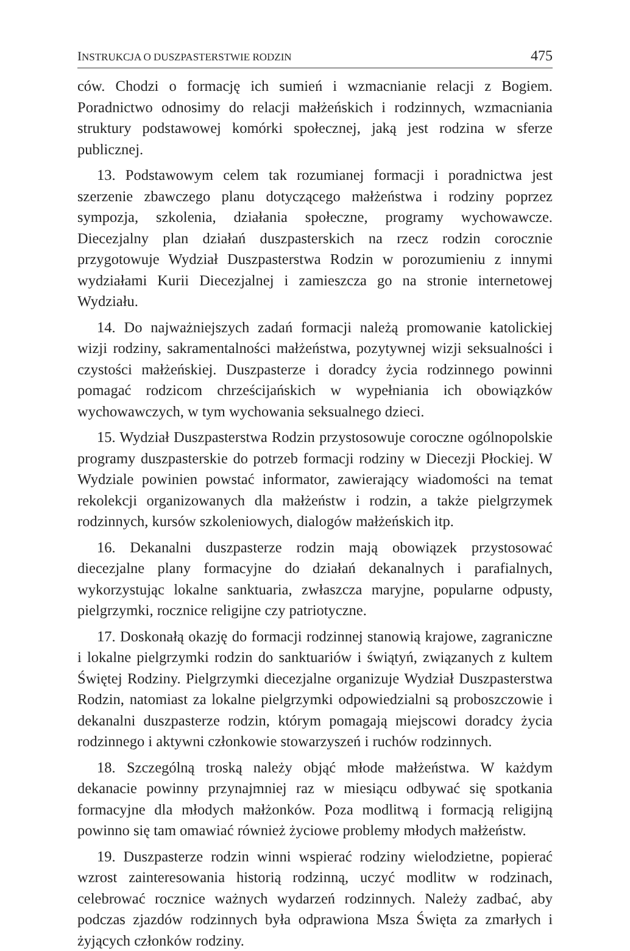INSTRUKCJA O DUSZPASTERSTWIE RODZIN 475
ców. Chodzi o formację ich sumień i wzmacnianie relacji z Bogiem. Poradnictwo odnosimy do relacji małżeńskich i rodzinnych, wzmacniania struktury podstawowej komórki społecznej, jaką jest rodzina w sferze publicznej.
13. Podstawowym celem tak rozumianej formacji i poradnictwa jest szerzenie zbawczego planu dotyczącego małżeństwa i rodziny poprzez sympozja, szkolenia, działania społeczne, programy wychowawcze. Diecezjalny plan działań duszpasterskich na rzecz rodzin corocznie przygotowuje Wydział Duszpasterstwa Rodzin w porozumieniu z innymi wydziałami Kurii Diecezjalnej i zamieszcza go na stronie internetowej Wydziału.
14. Do najważniejszych zadań formacji należą promowanie katolickiej wizji rodziny, sakramentalności małżeństwa, pozytywnej wizji seksualności i czystości małżeńskiej. Duszpasterze i doradcy życia rodzinnego powinni pomagać rodzicom chrześcijańskich w wypełniania ich obowiązków wychowawczych, w tym wychowania seksualnego dzieci.
15. Wydział Duszpasterstwa Rodzin przystosowuje coroczne ogólnopolskie programy duszpasterskie do potrzeb formacji rodziny w Diecezji Płockiej. W Wydziale powinien powstać informator, zawierający wiadomości na temat rekolekcji organizowanych dla małżeństw i rodzin, a także pielgrzymek rodzinnych, kursów szkoleniowych, dialogów małżeńskich itp.
16. Dekanalni duszpasterze rodzin mają obowiązek przystosować diecezjalne plany formacyjne do działań dekanalnych i parafialnych, wykorzystując lokalne sanktuaria, zwłaszcza maryjne, popularne odpusty, pielgrzymki, rocznice religijne czy patriotyczne.
17. Doskonałą okazję do formacji rodzinnej stanowią krajowe, zagraniczne i lokalne pielgrzymki rodzin do sanktuariów i świątyń, związanych z kultem Świętej Rodziny. Pielgrzymki diecezjalne organizuje Wydział Duszpasterstwa Rodzin, natomiast za lokalne pielgrzymki odpowiedzialni są proboszczowie i dekanalni duszpasterze rodzin, którym pomagają miejscowi doradcy życia rodzinnego i aktywni członkowie stowarzyszeń i ruchów rodzinnych.
18. Szczególną troską należy objąć młode małżeństwa. W każdym dekanacie powinny przynajmniej raz w miesiącu odbywać się spotkania formacyjne dla młodych małżonków. Poza modlitwą i formacją religijną powinno się tam omawiać również życiowe problemy młodych małżeństw.
19. Duszpasterze rodzin winni wspierać rodziny wielodzietne, popierać wzrost zainteresowania historią rodzinną, uczyć modlitw w rodzinach, celebrować rocznice ważnych wydarzeń rodzinnych. Należy zadbać, aby podczas zjazdów rodzinnych była odprawiona Msza Święta za zmarłych i żyjących członków rodziny.